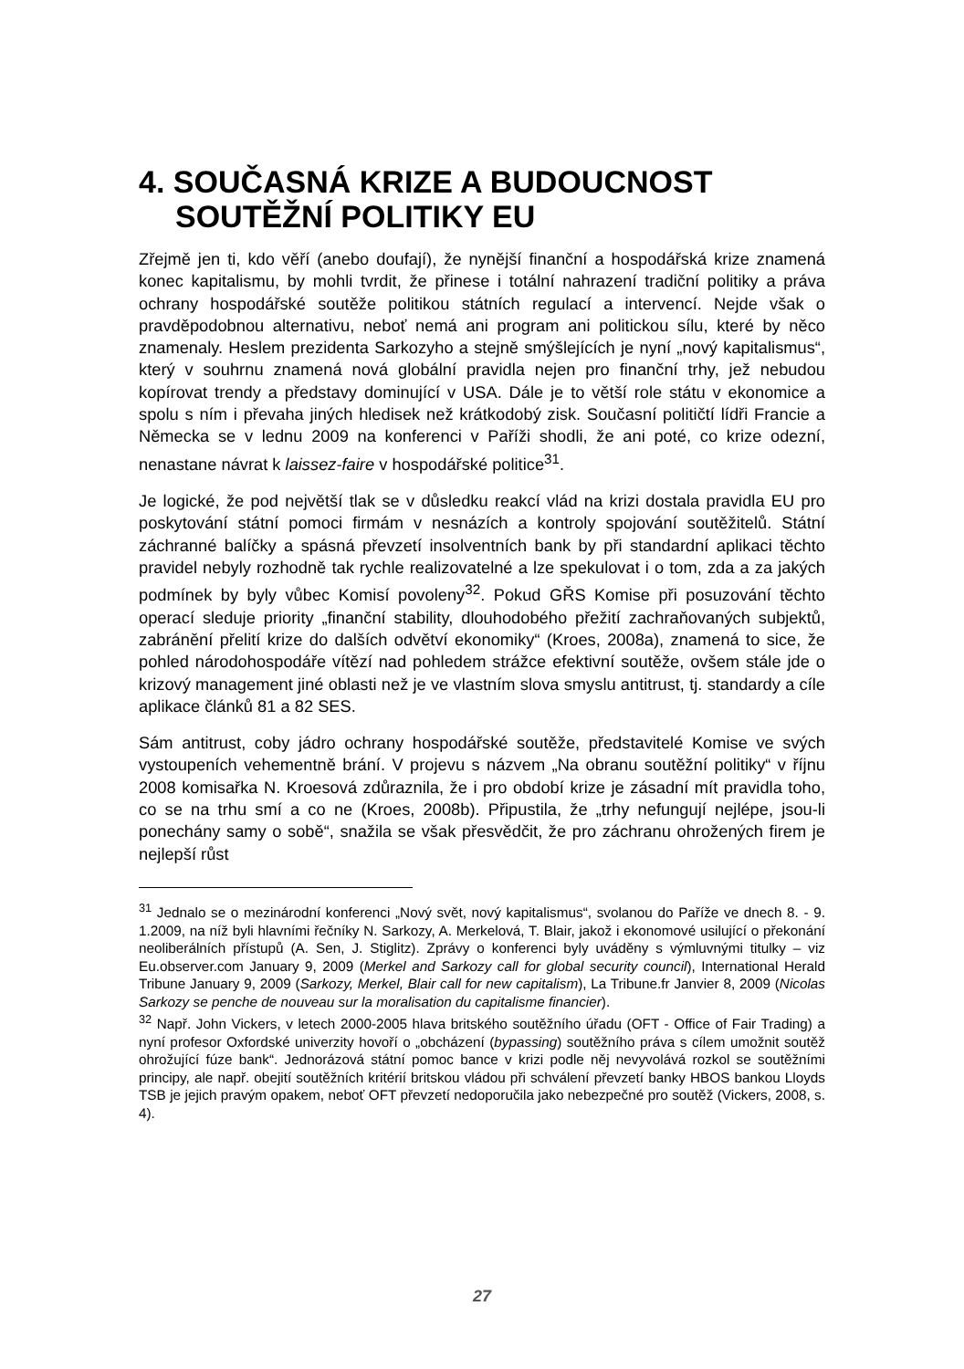4. SOUČASNÁ KRIZE A BUDOUCNOST SOUTĚŽNÍ POLITIKY EU
Zřejmě jen ti, kdo věří (anebo doufají), že nynější finanční a hospodářská krize znamená konec kapitalismu, by mohli tvrdit, že přinese i totální nahrazení tradiční politiky a práva ochrany hospodářské soutěže politikou státních regulací a intervencí. Nejde však o pravděpodobnou alternativu, neboť nemá ani program ani politickou sílu, které by něco znamenaly. Heslem prezidenta Sarkozyho a stejně smýšlejících je nyní „nový kapitalismus“, který v souhrnu znamená nová globální pravidla nejen pro finanční trhy, jež nebudou kopírovat trendy a představy dominující v USA. Dále je to větší role státu v ekonomice a spolu s ním i převaha jiných hledisek než krátkodobý zisk. Současní političtí lídři Francie a Německa se v lednu 2009 na konferenci v Paříži shodli, že ani poté, co krize odezní, nenastane návrat k laissez-faire v hospodářské politice<sup>31</sup>.
Je logické, že pod největší tlak se v důsledku reakcí vlád na krizi dostala pravidla EU pro poskytování státní pomoci firmám v nesnázích a kontroly spojování soutěžitelů. Státní záchranné balíčky a spásná převzetí insolventních bank by při standardní aplikaci těchto pravidel nebyly rozhodně tak rychle realizovatelné a lze spekulovat i o tom, zda a za jakých podmínek by byly vůbec Komisí povoleny<sup>32</sup>. Pokud GŘS Komise při posuzování těchto operací sleduje priority „finanční stability, dlouhodobého přežití zachraňovaných subjektů, zabránění přelití krize do dalších odvětví ekonomiky“ (Kroes, 2008a), znamená to sice, že pohled národohospodáře vítězí nad pohledem strážce efektivní soutěže, ovšem stále jde o krizový management jiné oblasti než je ve vlastním slova smyslu antitrust, tj. standardy a cíle aplikace článků 81 a 82 SES.
Sám antitrust, coby jádro ochrany hospodářské soutěže, představitelé Komise ve svých vystoupeních vehementně brání. V projevu s názvem „Na obranu soutěžní politiky“ v říjnu 2008 komisařka N. Kroesová zdůraznila, že i pro období krize je zásadní mít pravidla toho, co se na trhu smí a co ne (Kroes, 2008b). Připustila, že „trhy nefungují nejlépe, jsou-li ponechány samy o sobě“, snažila se však přesvědčit, že pro záchranu ohrožených firem je nejlepší růst
<sup>31</sup> Jednalo se o mezinárodní konferenci „Nový svět, nový kapitalismus“, svolanou do Paříže ve dnech 8. - 9. 1.2009, na níž byli hlavními řečníky N. Sarkozy, A. Merkelová, T. Blair, jakož i ekonomové usilující o překonání neoliberálních přístupů (A. Sen, J. Stiglitz). Zprávy o konferenci byly uváděny s výmluvnými titulky – viz Eu.observer.com January 9, 2009 (Merkel and Sarkozy call for global security council), International Herald Tribune January 9, 2009 (Sarkozy, Merkel, Blair call for new capitalism), La Tribune.fr Janvier 8, 2009 (Nicolas Sarkozy se penche de nouveau sur la moralisation du capitalisme financier).
<sup>32</sup> Např. John Vickers, v letech 2000-2005 hlava britského soutěžního úřadu (OFT - Office of Fair Trading) a nyní profesor Oxfordské univerzity hovoří o „obcházení (bypassing) soutěžního práva s cílem umožnit soutěž ohrožující fúze bank“. Jednorázová státní pomoc bance v krizi podle něj nevyvolává rozkol se soutěžními principy, ale např. obejití soutěžních kritérií britskou vládou při schválení převzetí banky HBOS bankou Lloyds TSB je jejich pravým opakem, neboť OFT převzetí nedoporučila jako nebezpečné pro soutěž (Vickers, 2008, s. 4).
27